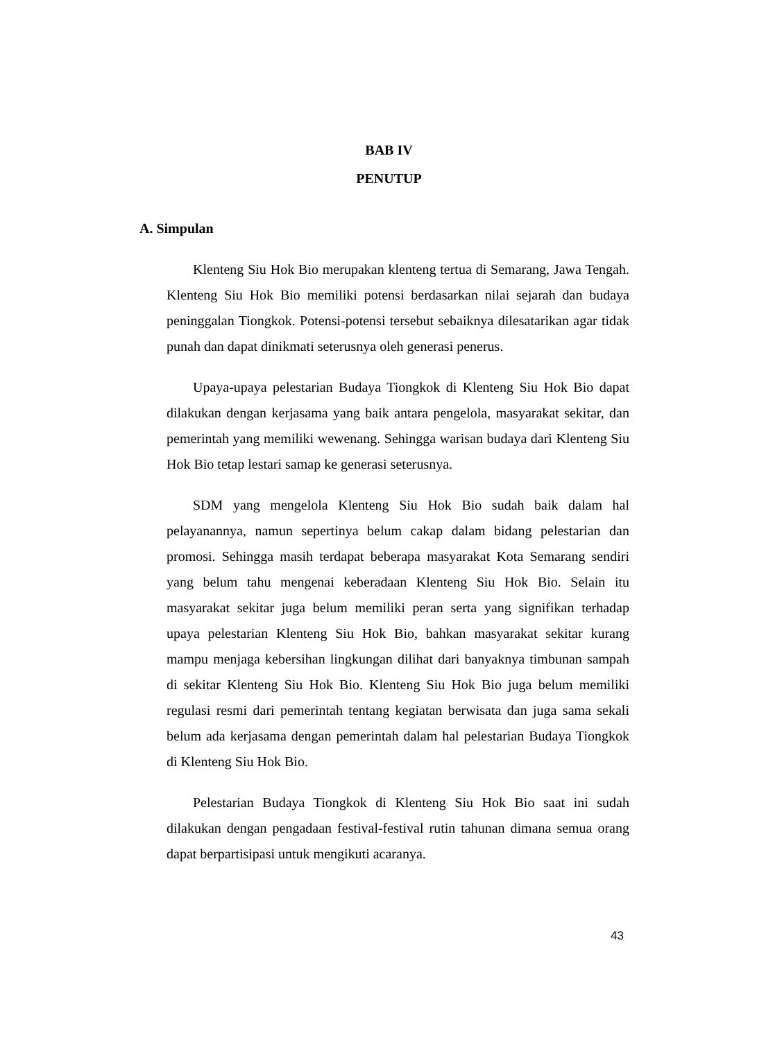BAB IV
PENUTUP
A. Simpulan
Klenteng Siu Hok Bio merupakan klenteng tertua di Semarang, Jawa Tengah. Klenteng Siu Hok Bio memiliki potensi berdasarkan nilai sejarah dan budaya peninggalan Tiongkok. Potensi-potensi tersebut sebaiknya dilesatarikan agar tidak punah dan dapat dinikmati seterusnya oleh generasi penerus.
Upaya-upaya pelestarian Budaya Tiongkok di Klenteng Siu Hok Bio dapat dilakukan dengan kerjasama yang baik antara pengelola, masyarakat sekitar, dan pemerintah yang memiliki wewenang. Sehingga warisan budaya dari Klenteng Siu Hok Bio tetap lestari samap ke generasi seterusnya.
SDM yang mengelola Klenteng Siu Hok Bio sudah baik dalam hal pelayanannya, namun sepertinya belum cakap dalam bidang pelestarian dan promosi. Sehingga masih terdapat beberapa masyarakat Kota Semarang sendiri yang belum tahu mengenai keberadaan Klenteng Siu Hok Bio. Selain itu masyarakat sekitar juga belum memiliki peran serta yang signifikan terhadap upaya pelestarian Klenteng Siu Hok Bio, bahkan masyarakat sekitar kurang mampu menjaga kebersihan lingkungan dilihat dari banyaknya timbunan sampah di sekitar Klenteng Siu Hok Bio. Klenteng Siu Hok Bio juga belum memiliki regulasi resmi dari pemerintah tentang kegiatan berwisata dan juga sama sekali belum ada kerjasama dengan pemerintah dalam hal pelestarian Budaya Tiongkok di Klenteng Siu Hok Bio.
Pelestarian Budaya Tiongkok di Klenteng Siu Hok Bio saat ini sudah dilakukan dengan pengadaan festival-festival rutin tahunan dimana semua orang dapat berpartisipasi untuk mengikuti acaranya.
43